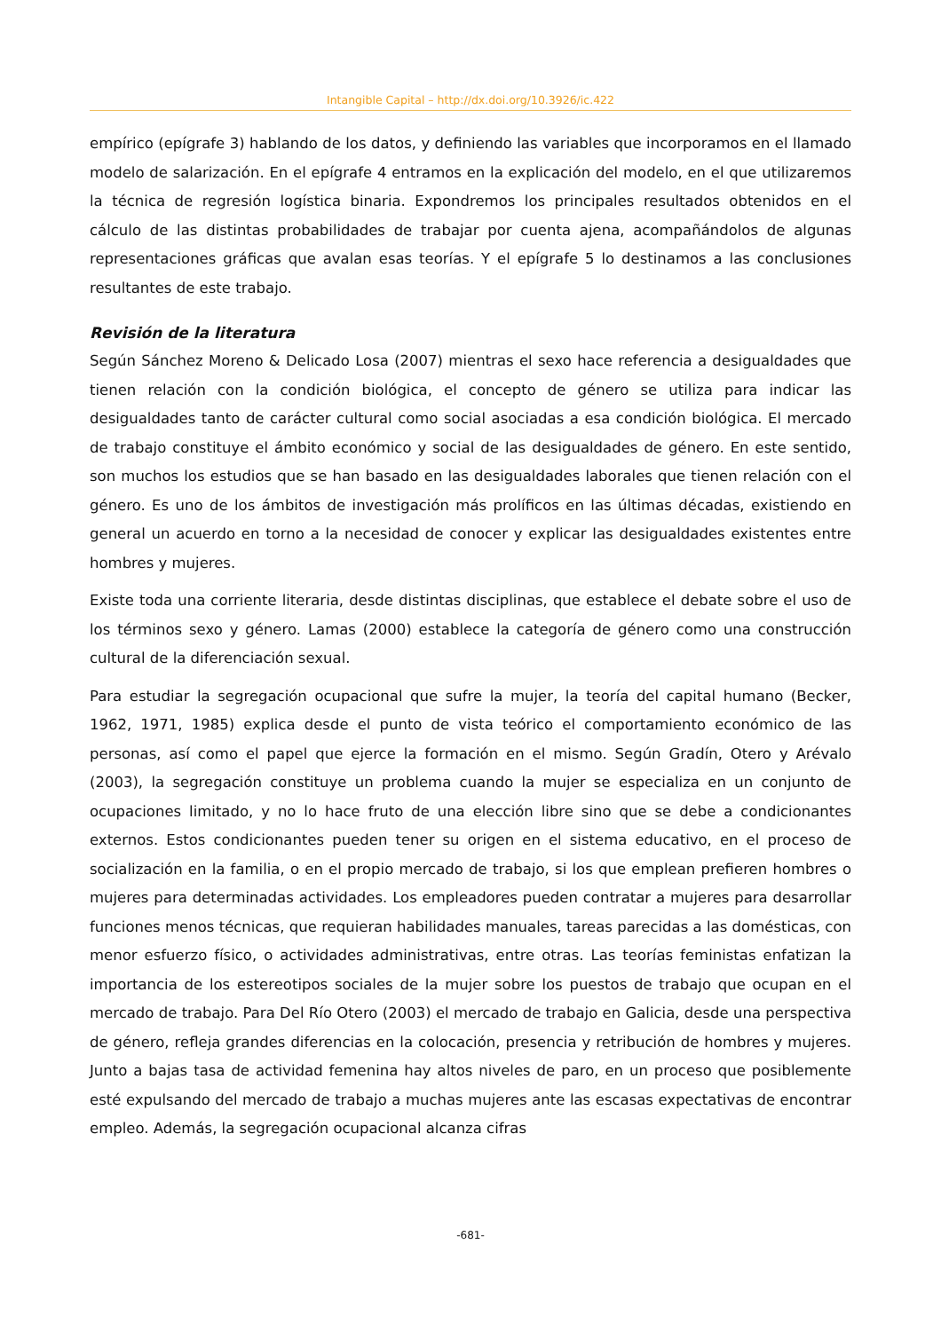Intangible Capital – http://dx.doi.org/10.3926/ic.422
empírico (epígrafe 3) hablando de los datos, y definiendo las variables que incorporamos en el llamado modelo de salarización. En el epígrafe 4 entramos en la explicación del modelo, en el que utilizaremos la técnica de regresión logística binaria. Expondremos los principales resultados obtenidos en el cálculo de las distintas probabilidades de trabajar por cuenta ajena, acompañándolos de algunas representaciones gráficas que avalan esas teorías. Y el epígrafe 5 lo destinamos a las conclusiones resultantes de este trabajo.
Revisión de la literatura
Según Sánchez Moreno & Delicado Losa (2007) mientras el sexo hace referencia a desigualdades que tienen relación con la condición biológica, el concepto de género se utiliza para indicar las desigualdades tanto de carácter cultural como social asociadas a esa condición biológica. El mercado de trabajo constituye el ámbito económico y social de las desigualdades de género. En este sentido, son muchos los estudios que se han basado en las desigualdades laborales que tienen relación con el género. Es uno de los ámbitos de investigación más prolíficos en las últimas décadas, existiendo en general un acuerdo en torno a la necesidad de conocer y explicar las desigualdades existentes entre hombres y mujeres.
Existe toda una corriente literaria, desde distintas disciplinas, que establece el debate sobre el uso de los términos sexo y género. Lamas (2000) establece la categoría de género como una construcción cultural de la diferenciación sexual.
Para estudiar la segregación ocupacional que sufre la mujer, la teoría del capital humano (Becker, 1962, 1971, 1985) explica desde el punto de vista teórico el comportamiento económico de las personas, así como el papel que ejerce la formación en el mismo. Según Gradín, Otero y Arévalo (2003), la segregación constituye un problema cuando la mujer se especializa en un conjunto de ocupaciones limitado, y no lo hace fruto de una elección libre sino que se debe a condicionantes externos. Estos condicionantes pueden tener su origen en el sistema educativo, en el proceso de socialización en la familia, o en el propio mercado de trabajo, si los que emplean prefieren hombres o mujeres para determinadas actividades. Los empleadores pueden contratar a mujeres para desarrollar funciones menos técnicas, que requieran habilidades manuales, tareas parecidas a las domésticas, con menor esfuerzo físico, o actividades administrativas, entre otras. Las teorías feministas enfatizan la importancia de los estereotipos sociales de la mujer sobre los puestos de trabajo que ocupan en el mercado de trabajo. Para Del Río Otero (2003) el mercado de trabajo en Galicia, desde una perspectiva de género, refleja grandes diferencias en la colocación, presencia y retribución de hombres y mujeres. Junto a bajas tasa de actividad femenina hay altos niveles de paro, en un proceso que posiblemente esté expulsando del mercado de trabajo a muchas mujeres ante las escasas expectativas de encontrar empleo. Además, la segregación ocupacional alcanza cifras
-681-